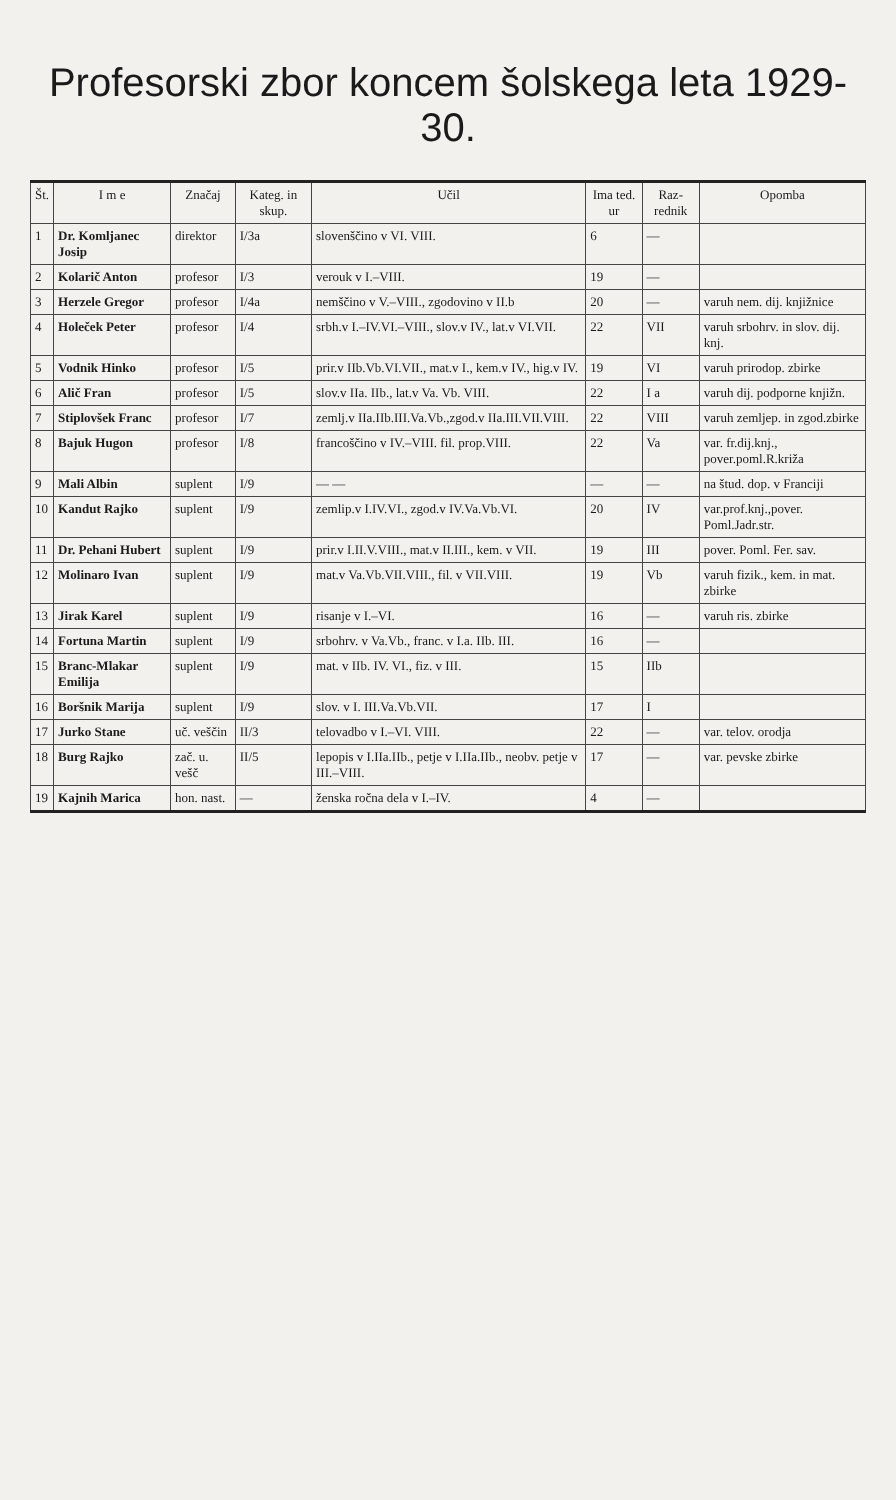Profesorski zbor koncem šolskega leta 1929-30.
| Št. | I m e | Značaj | Kateg. in skup. | Učil | Ima ted. ur | Raz­rednik | Opomba |
| --- | --- | --- | --- | --- | --- | --- | --- |
| 1 | Dr. Komljanec Josip | direktor | I/3a | slovenščino v VI. VIII. | 6 | — | |
| 2 | Kolarič Anton | profesor | I/3 | verouk v I.–VIII. | 19 | — | |
| 3 | Herzele Gregor | profesor | I/4a | nemščino v V.–VIII., zgodovino v II.b | 20 | — | varuh nem. dij. knjižnice |
| 4 | Holeček Peter | profesor | I/4 | srbh.v I.–IV.VI.–VIII., slov.v IV., lat.v VI.VII. | 22 | VII | varuh srbohrv. in slov. dij. knj. |
| 5 | Vodnik Hinko | profesor | I/5 | prir.v IIb.Vb.VI.VII., mat.v I., kem.v IV., hig.v IV. | 19 | VI | varuh prirodop. zbirke |
| 6 | Alič Fran | profesor | I/5 | slov.v IIa. IIb., lat.v Va. Vb. VIII. | 22 | I a | varuh dij. podporne knjižn. |
| 7 | Stiplovšek Franc | profesor | I/7 | zemlj.v IIa.IIb.III.Va.Vb.,zgod.v IIa.III.VII.VIII. | 22 | VIII | varuh zemljep. in zgod.zbirke |
| 8 | Bajuk Hugon | profesor | I/8 | francoščino v IV.–VIII. fil. prop.VIII. | 22 | Va | var. fr.dij.knj., pover.poml.R.križa |
| 9 | Mali Albin | suplent | I/9 | — — | — | — | na štud. dop. v Franciji |
| 10 | Kandut Rajko | suplent | I/9 | zemlip.v I.IV.VI., zgod.v IV.Va.Vb.VI. | 20 | IV | var.prof.knj.,pover. Poml.Jadr.str. |
| 11 | Dr. Pehani Hubert | suplent | I/9 | prir.v I.II.V.VIII., mat.v II.III., kem. v VII. | 19 | III | pover. Poml. Fer. sav. |
| 12 | Molinaro Ivan | suplent | I/9 | mat.v Va.Vb.VII.VIII., fil. v VII.VIII. | 19 | Vb | varuh fizik., kem. in mat. zbirke |
| 13 | Jirak Karel | suplent | I/9 | risanje v I.–VI. | 16 | — | varuh ris. zbirke |
| 14 | Fortuna Martin | suplent | I/9 | srbohrv. v Va.Vb., franc. v I.a. IIb. III. | 16 | — | |
| 15 | Branc-Mlakar Emilija | suplent | I/9 | mat. v IIb. IV. VI., fiz. v III. | 15 | IIb | |
| 16 | Boršnik Marija | suplent | I/9 | slov. v I. III.Va.Vb.VII. | 17 | I | |
| 17 | Jurko Stane | uč. veščin | II/3 | telovadbo v I.–VI. VIII. | 22 | — | var. telov. orodja |
| 18 | Burg Rajko | zač. u. vešč | II/5 | lepopis v I.IIa.IIb., petje v I.IIa.IIb., neobv. petje v III.–VIII. | 17 | — | var. pevske zbirke |
| 19 | Kajnih Marica | hon. nast. | — | ženska ročna dela v I.–IV. | 4 | — | |